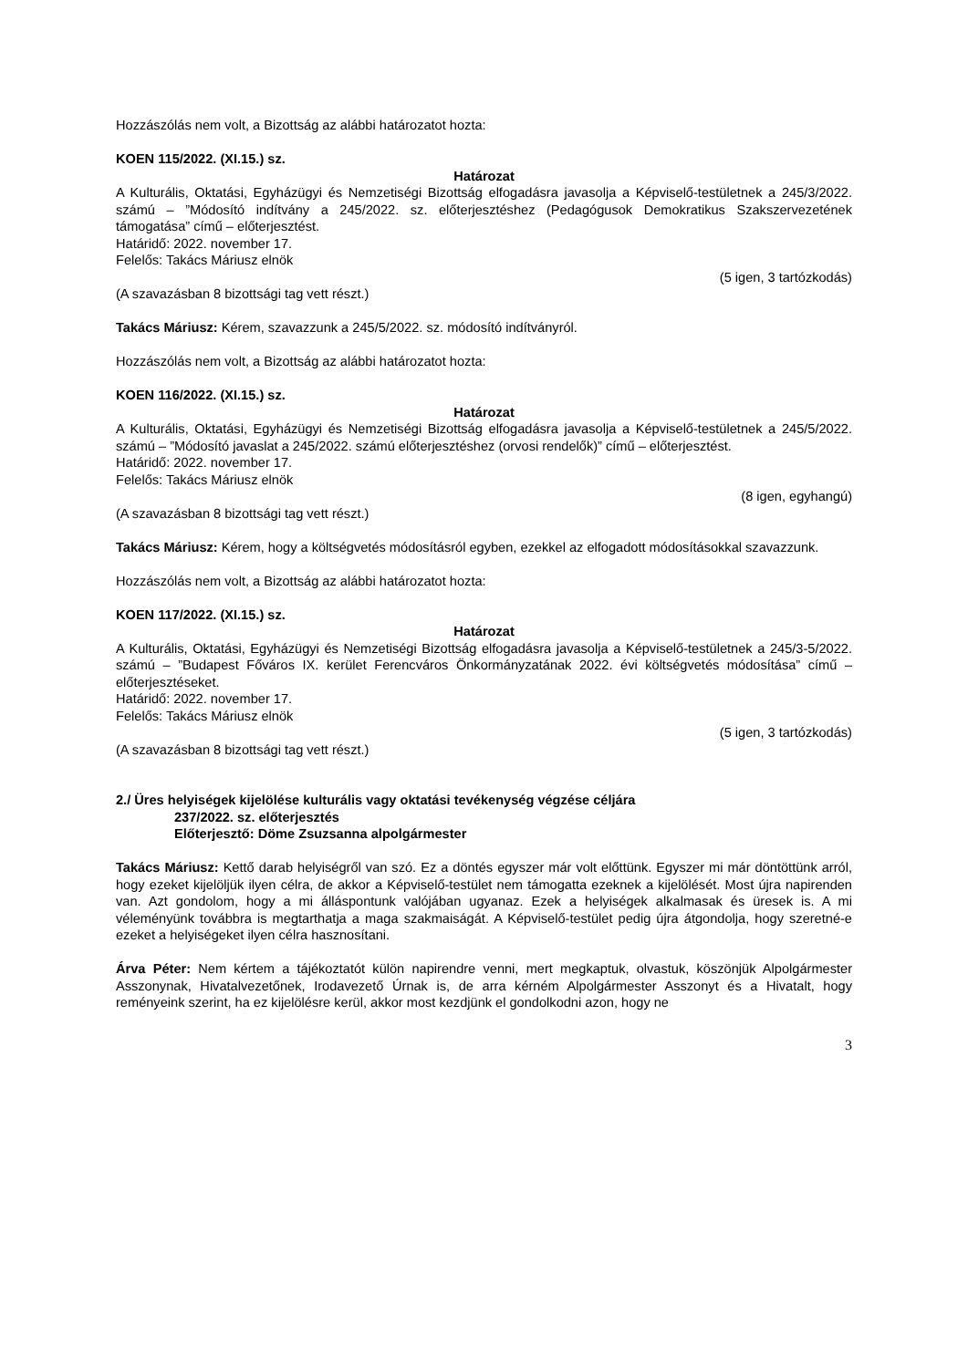Hozzászólás nem volt, a Bizottság az alábbi határozatot hozta:
KOEN 115/2022. (XI.15.) sz.
Határozat
A Kulturális, Oktatási, Egyházügyi és Nemzetiségi Bizottság elfogadásra javasolja a Képviselő-testületnek a 245/3/2022. számú – ”Módosító indítvány a 245/2022. sz. előterjesztéshez (Pedagógusok Demokratikus Szakszervezetének támogatása” című – előterjesztést.
Határidő: 2022. november 17.
Felelős: Takács Máriusz elnök
(5 igen, 3 tartózkodás)
(A szavazásban 8 bizottsági tag vett részt.)
Takács Máriusz: Kérem, szavazzunk a 245/5/2022. sz. módosító indítványról.
Hozzászólás nem volt, a Bizottság az alábbi határozatot hozta:
KOEN 116/2022. (XI.15.) sz.
Határozat
A Kulturális, Oktatási, Egyházügyi és Nemzetiségi Bizottság elfogadásra javasolja a Képviselő-testületnek a 245/5/2022. számú – ”Módosító javaslat a 245/2022. számú előterjesztéshez (orvosi rendelők)” című – előterjesztést.
Határidő: 2022. november 17.
Felelős: Takács Máriusz elnök
(8 igen, egyhangú)
(A szavazásban 8 bizottsági tag vett részt.)
Takács Máriusz: Kérem, hogy a költségvetés módosításról egyben, ezekkel az elfogadott módosításokkal szavazzunk.
Hozzászólás nem volt, a Bizottság az alábbi határozatot hozta:
KOEN 117/2022. (XI.15.) sz.
Határozat
A Kulturális, Oktatási, Egyházügyi és Nemzetiségi Bizottság elfogadásra javasolja a Képviselő-testületnek a 245/3-5/2022. számú – ”Budapest Főváros IX. kerület Ferencváros Önkormányzatának 2022. évi költségvetés módosítása” című – előterjesztéseket.
Határidő: 2022. november 17.
Felelős: Takács Máriusz elnök
(5 igen, 3 tartózkodás)
(A szavazásban 8 bizottsági tag vett részt.)
2./ Üres helyiségek kijelölése kulturális vagy oktatási tevékenység végzése céljára
237/2022. sz. előterjesztés
Előterjesztő: Döme Zsuzsanna alpolgármester
Takács Máriusz: Kettő darab helyiségről van szó. Ez a döntés egyszer már volt előttünk. Egyszer mi már döntöttünk arról, hogy ezeket kijelöljük ilyen célra, de akkor a Képviselő-testület nem támogatta ezeknek a kijelölését. Most újra napirenden van. Azt gondolom, hogy a mi álláspontunk valójában ugyanaz. Ezek a helyiségek alkalmasak és üresek is. A mi véleményünk továbbra is megtarthatja a maga szakmaiságát. A Képviselő-testület pedig újra átgondolja, hogy szeretné-e ezeket a helyiségeket ilyen célra hasznosítani.
Árva Péter: Nem kértem a tájékoztatót külön napirendre venni, mert megkaptuk, olvastuk, köszönjük Alpolgármester Asszonynak, Hivatalvezetőnek, Irodavezető Úrnak is, de arra kérném Alpolgármester Asszonyt és a Hivatalt, hogy reményeink szerint, ha ez kijelölésre kerül, akkor most kezdjünk el gondolkodni azon, hogy ne
3